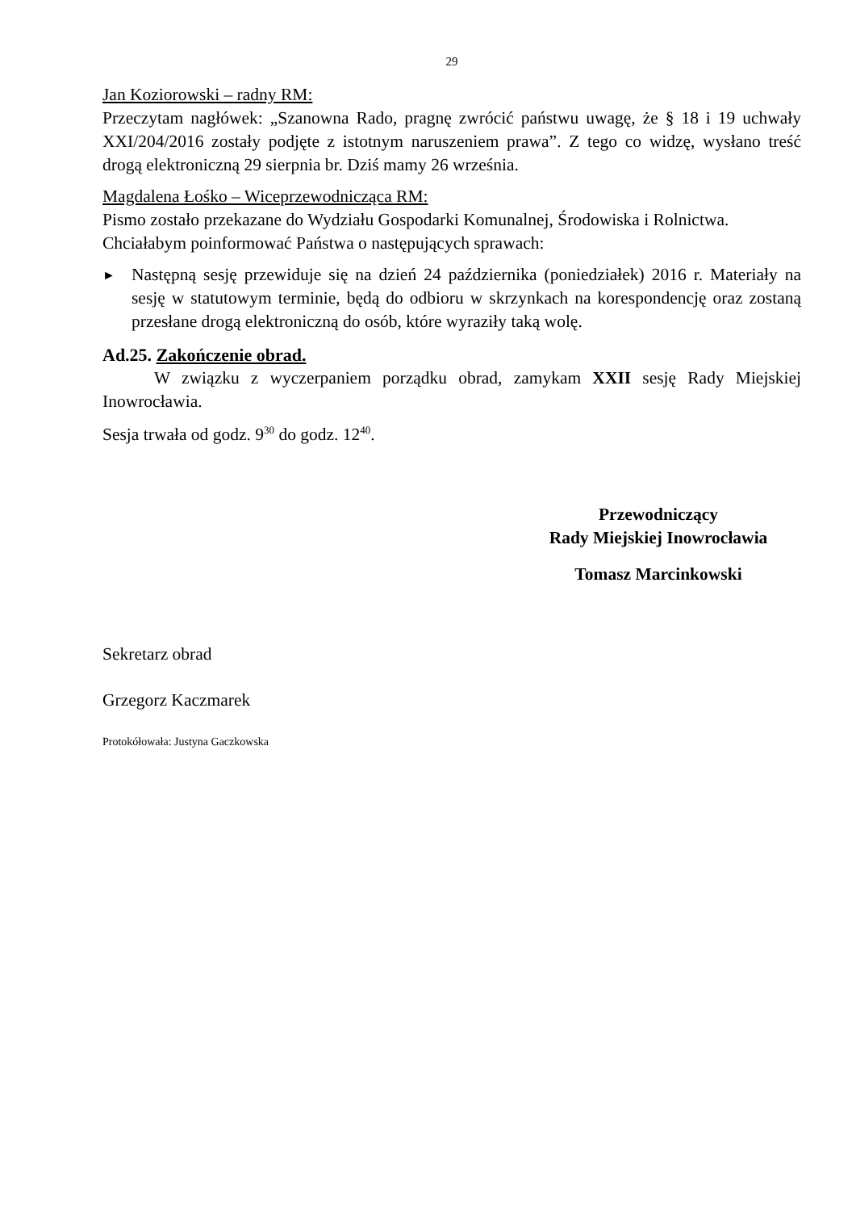29
Jan Koziorowski – radny RM:
Przeczytam nagłówek: „Szanowna Rado, pragnę zwrócić państwu uwagę, że § 18 i 19 uchwały XXI/204/2016 zostały podjęte z istotnym naruszeniem prawa”. Z tego co widzę, wysłano treść drogą elektroniczną 29 sierpnia br. Dziś mamy 26 września.
Magdalena Łośko – Wiceprzewodnicząca RM:
Pismo zostało przekazane do Wydziału Gospodarki Komunalnej, Środowiska i Rolnictwa.
Chciałabym poinformować Państwa o następujących sprawach:
►
Następną sesję przewiduje się na dzień 24 października (poniedziałek) 2016 r. Materiały na sesję w statutowym terminie, będą do odbioru w skrzynkach na korespondencję oraz zostaną przesłane drogą elektroniczną do osób, które wyraziły taką wolę.
Ad.25. Zakończenie obrad.
W związku z wyczerpaniem porządku obrad, zamykam XXII sesję Rady Miejskiej Inowrocławia.
Sesja trwała od godz. 9<sup>30</sup> do godz. 12<sup>40</sup>.
Przewodniczący
Rady Miejskiej Inowrocławia
Tomasz Marcinkowski
Sekretarz obrad
Grzegorz Kaczmarek
Protokółowała: Justyna Gaczkowska